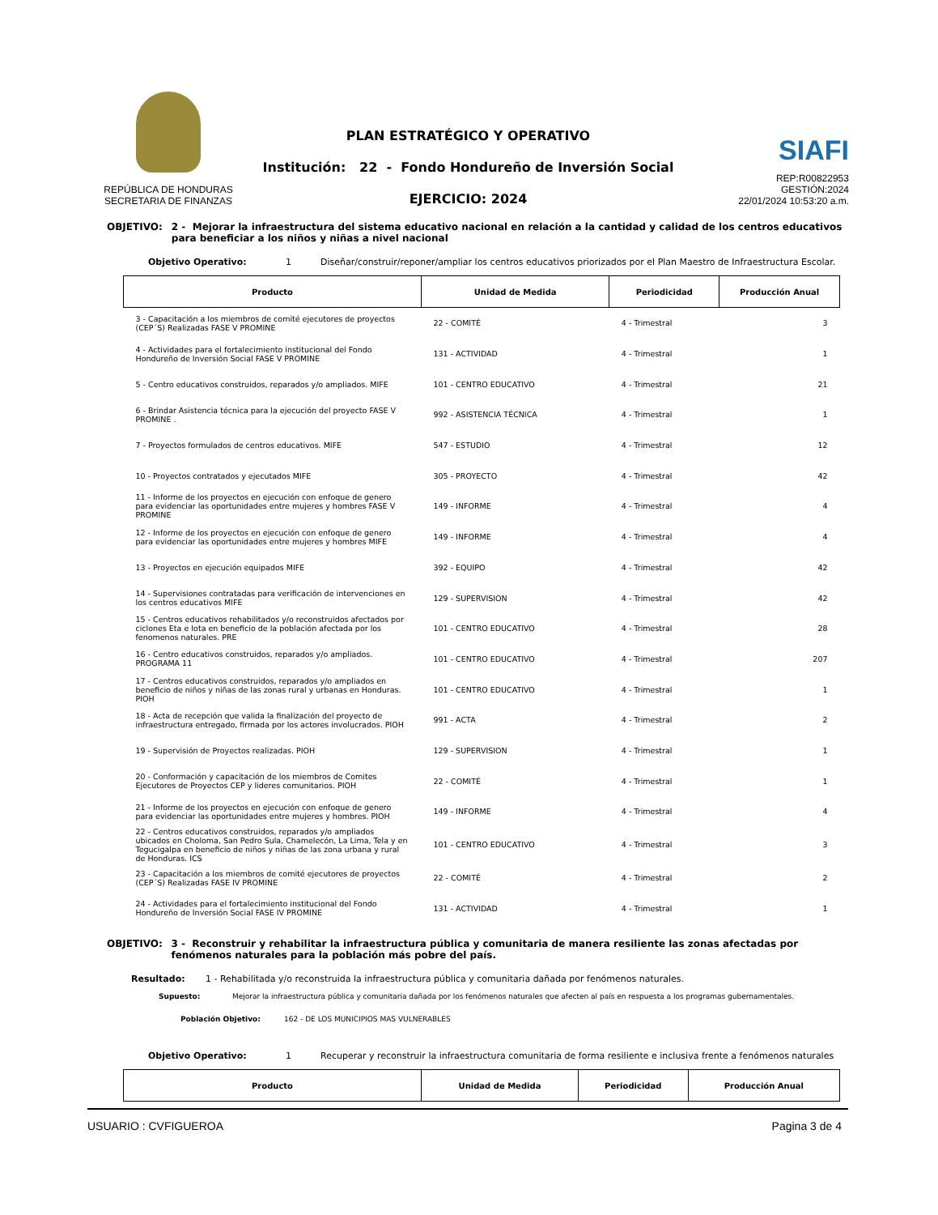REPÚBLICA DE HONDURAS
SECRETARIA DE FINANZAS
PLAN ESTRATÉGICO Y OPERATIVO
Institución: 22 - Fondo Hondureño de Inversión Social
EJERCICIO: 2024
SIAFI
REP:R00822953
GESTIÓN:2024
22/01/2024 10:53:20 a.m.
OBJETIVO: 2 - Mejorar la infraestructura del sistema educativo nacional en relación a la cantidad y calidad de los centros educativos para beneficiar a los niños y niñas a nivel nacional
Objetivo Operativo: 1 Diseñar/construir/reponer/ampliar los centros educativos priorizados por el Plan Maestro de Infraestructura Escolar.
| Producto | Unidad de Medida | Periodicidad | Producción Anual |
| --- | --- | --- | --- |
| 3 - Capacitación a los miembros de comité ejecutores de proyectos (CEP´S) Realizadas FASE V PROMINE | 22 - COMITÉ | 4 - Trimestral | 3 |
| 4 - Actividades para el fortalecimiento institucional del Fondo Hondureño de Inversión Social FASE V PROMINE | 131 - ACTIVIDAD | 4 - Trimestral | 1 |
| 5 - Centro educativos construidos, reparados y/o ampliados. MIFE | 101 - CENTRO EDUCATIVO | 4 - Trimestral | 21 |
| 6 - Brindar Asistencia técnica para la ejecución del proyecto FASE V PROMINE . | 992 - ASISTENCIA TÉCNICA | 4 - Trimestral | 1 |
| 7 - Proyectos formulados de centros educativos. MIFE | 547 - ESTUDIO | 4 - Trimestral | 12 |
| 10 - Proyectos contratados y ejecutados MIFE | 305 - PROYECTO | 4 - Trimestral | 42 |
| 11 - Informe de los proyectos en ejecución con enfoque de genero para evidenciar las oportunidades entre mujeres y hombres FASE V PROMINE | 149 - INFORME | 4 - Trimestral | 4 |
| 12 - Informe de los proyectos en ejecución con enfoque de genero para evidenciar las oportunidades entre mujeres y hombres MIFE | 149 - INFORME | 4 - Trimestral | 4 |
| 13 - Proyectos en ejecución equipados MIFE | 392 - EQUIPO | 4 - Trimestral | 42 |
| 14 - Supervisiones contratadas para verificación de intervenciones en los centros educativos MIFE | 129 - SUPERVISION | 4 - Trimestral | 42 |
| 15 - Centros educativos rehabilitados y/o reconstruidos afectados por ciclones Eta e Iota en beneficio de la población afectada por los fenomenos naturales. PRE | 101 - CENTRO EDUCATIVO | 4 - Trimestral | 28 |
| 16 - Centro educativos construidos, reparados y/o ampliados. PROGRAMA 11 | 101 - CENTRO EDUCATIVO | 4 - Trimestral | 207 |
| 17 - Centros educativos construidos, reparados y/o ampliados en beneficio de niños y niñas de las zonas rural y urbanas en Honduras. PIOH | 101 - CENTRO EDUCATIVO | 4 - Trimestral | 1 |
| 18 - Acta de recepción que valida la finalización del proyecto de infraestructura entregado, firmada por los actores involucrados. PIOH | 991 - ACTA | 4 - Trimestral | 2 |
| 19 - Supervisión de Proyectos realizadas. PIOH | 129 - SUPERVISION | 4 - Trimestral | 1 |
| 20 - Conformación y capacitación de los miembros de Comites Ejecutores de Proyectos CEP y lideres comunitarios. PIOH | 22 - COMITÉ | 4 - Trimestral | 1 |
| 21 - Informe de los proyectos en ejecución con enfoque de genero para evidenciar las oportunidades entre mujeres y hombres. PIOH | 149 - INFORME | 4 - Trimestral | 4 |
| 22 - Centros educativos construidos, reparados y/o ampliados ubicados en Choloma, San Pedro Sula, Chamelecón, La Lima, Tela y en Tegucigalpa en beneficio de niños y niñas de las zona urbana y rural de Honduras. ICS | 101 - CENTRO EDUCATIVO | 4 - Trimestral | 3 |
| 23 - Capacitación a los miembros de comité ejecutores de proyectos (CEP´S) Realizadas FASE IV PROMINE | 22 - COMITÉ | 4 - Trimestral | 2 |
| 24 - Actividades para el fortalecimiento institucional del Fondo Hondureño de Inversión Social FASE IV PROMINE | 131 - ACTIVIDAD | 4 - Trimestral | 1 |
OBJETIVO: 3 - Reconstruir y rehabilitar la infraestructura pública y comunitaria de manera resiliente las zonas afectadas por fenómenos naturales para la población más pobre del país.
Resultado: 1 - Rehabilitada y/o reconstruida la infraestructura pública y comunitaria dañada por fenómenos naturales.
Supuesto: Mejorar la infraestructura pública y comunitaria dañada por los fenómenos naturales que afecten al país en respuesta a los programas gubernamentales.
Población Objetivo: 162 - DE LOS MUNICIPIOS MAS VULNERABLES
Objetivo Operativo: 1 Recuperar y reconstruir la infraestructura comunitaria de forma resiliente e inclusiva frente a fenómenos naturales
| Producto | Unidad de Medida | Periodicidad | Producción Anual |
| --- | --- | --- | --- |
USUARIO : CVFIGUEROA Pagina 3 de 4